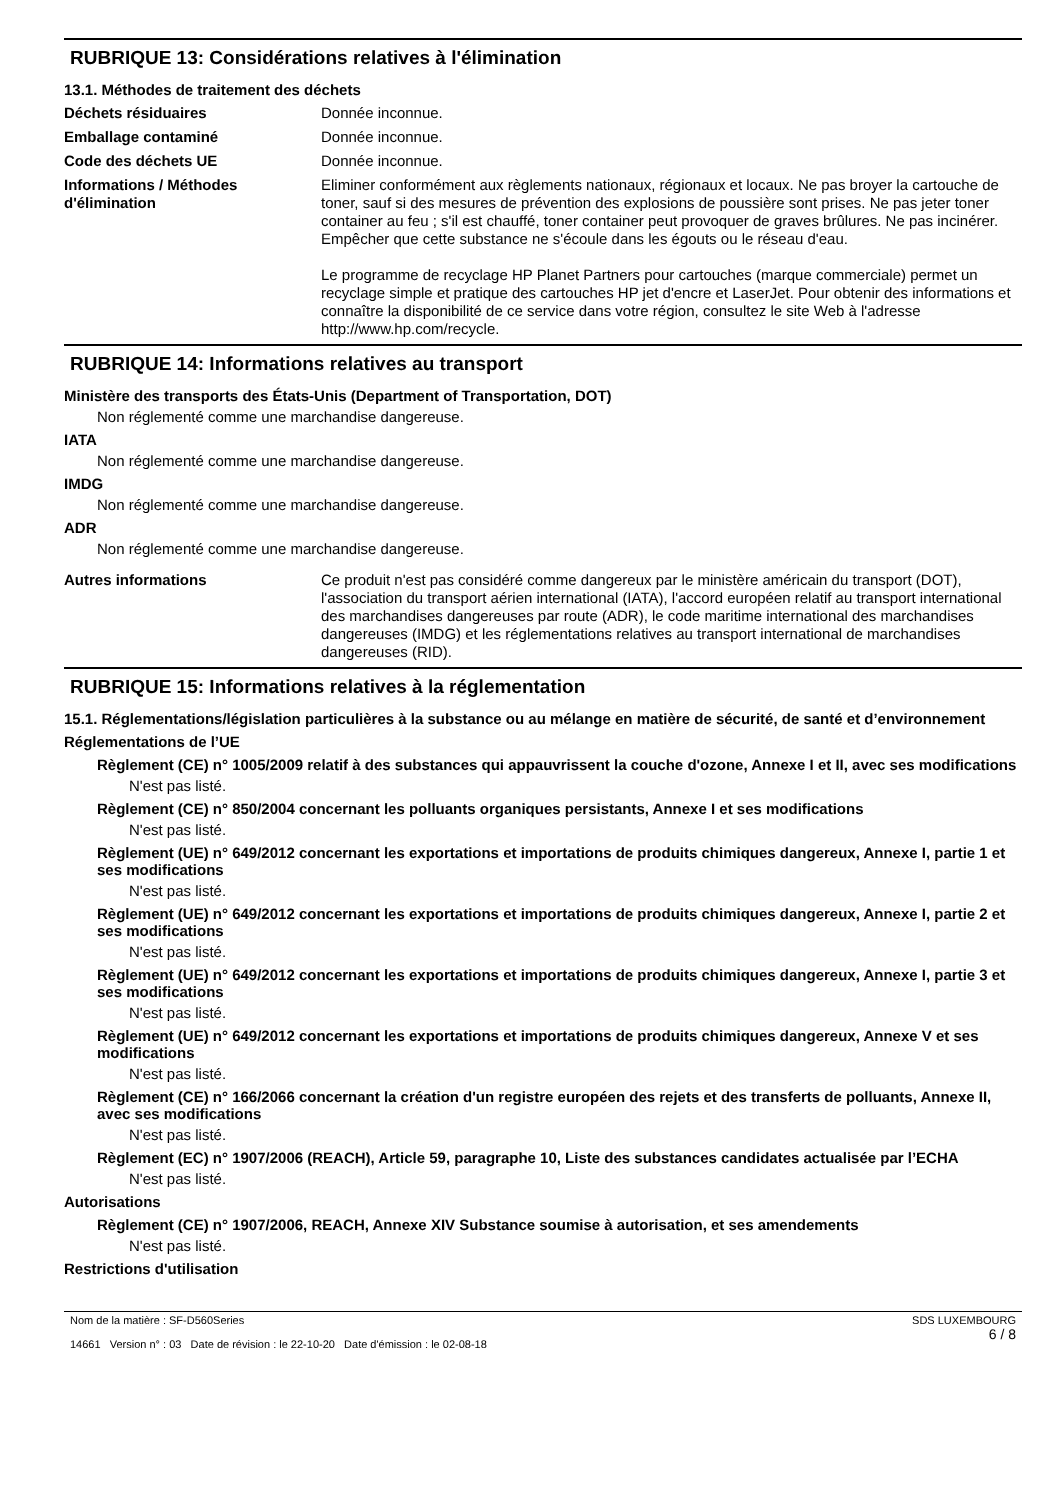RUBRIQUE 13: Considérations relatives à l'élimination
13.1. Méthodes de traitement des déchets
Déchets résiduaires Donnée inconnue.
Emballage contaminé Donnée inconnue.
Code des déchets UE Donnée inconnue.
Informations / Méthodes d'élimination
Eliminer conformément aux règlements nationaux, régionaux et locaux. Ne pas broyer la cartouche de toner, sauf si des mesures de prévention des explosions de poussière sont prises. Ne pas jeter toner container au feu ; s'il est chauffé, toner container peut provoquer de graves brûlures. Ne pas incinérer. Empêcher que cette substance ne s'écoule dans les égouts ou le réseau d'eau.
Le programme de recyclage HP Planet Partners pour cartouches (marque commerciale) permet un recyclage simple et pratique des cartouches HP jet d'encre et LaserJet. Pour obtenir des informations et connaître la disponibilité de ce service dans votre région, consultez le site Web à l'adresse http://www.hp.com/recycle.
RUBRIQUE 14: Informations relatives au transport
Ministère des transports des États-Unis (Department of Transportation, DOT)
Non réglementé comme une marchandise dangereuse.
IATA
Non réglementé comme une marchandise dangereuse.
IMDG
Non réglementé comme une marchandise dangereuse.
ADR
Non réglementé comme une marchandise dangereuse.
Autres informations Ce produit n'est pas considéré comme dangereux par le ministère américain du transport (DOT), l'association du transport aérien international (IATA), l'accord européen relatif au transport international des marchandises dangereuses par route (ADR), le code maritime international des marchandises dangereuses (IMDG) et les réglementations relatives au transport international de marchandises dangereuses (RID).
RUBRIQUE 15: Informations relatives à la réglementation
15.1. Réglementations/législation particulières à la substance ou au mélange en matière de sécurité, de santé et d’environnement
Réglementations de l’UE
Règlement (CE) n° 1005/2009 relatif à des substances qui appauvrissent la couche d'ozone, Annexe I et II, avec ses modifications
N'est pas listé.
Règlement (CE) n° 850/2004 concernant les polluants organiques persistants, Annexe I et ses modifications
N'est pas listé.
Règlement (UE) n° 649/2012 concernant les exportations et importations de produits chimiques dangereux, Annexe I, partie 1 et ses modifications
N'est pas listé.
Règlement (UE) n° 649/2012 concernant les exportations et importations de produits chimiques dangereux, Annexe I, partie 2 et ses modifications
N'est pas listé.
Règlement (UE) n° 649/2012 concernant les exportations et importations de produits chimiques dangereux, Annexe I, partie 3 et ses modifications
N'est pas listé.
Règlement (UE) n° 649/2012 concernant les exportations et importations de produits chimiques dangereux, Annexe V et ses modifications
N'est pas listé.
Règlement (CE) n° 166/2066 concernant la création d'un registre européen des rejets et des transferts de polluants, Annexe II, avec ses modifications
N'est pas listé.
Règlement (EC) n° 1907/2006 (REACH), Article 59, paragraphe 10, Liste des substances candidates actualisée par l’ECHA
N'est pas listé.
Autorisations
Règlement (CE) n° 1907/2006, REACH, Annexe XIV Substance soumise à autorisation, et ses amendements
N'est pas listé.
Restrictions d'utilisation
Nom de la matière : SF-D560Series
14661 Version n° : 03 Date de révision : le 22-10-20 Date d'émission : le 02-08-18
SDS LUXEMBOURG
6 / 8